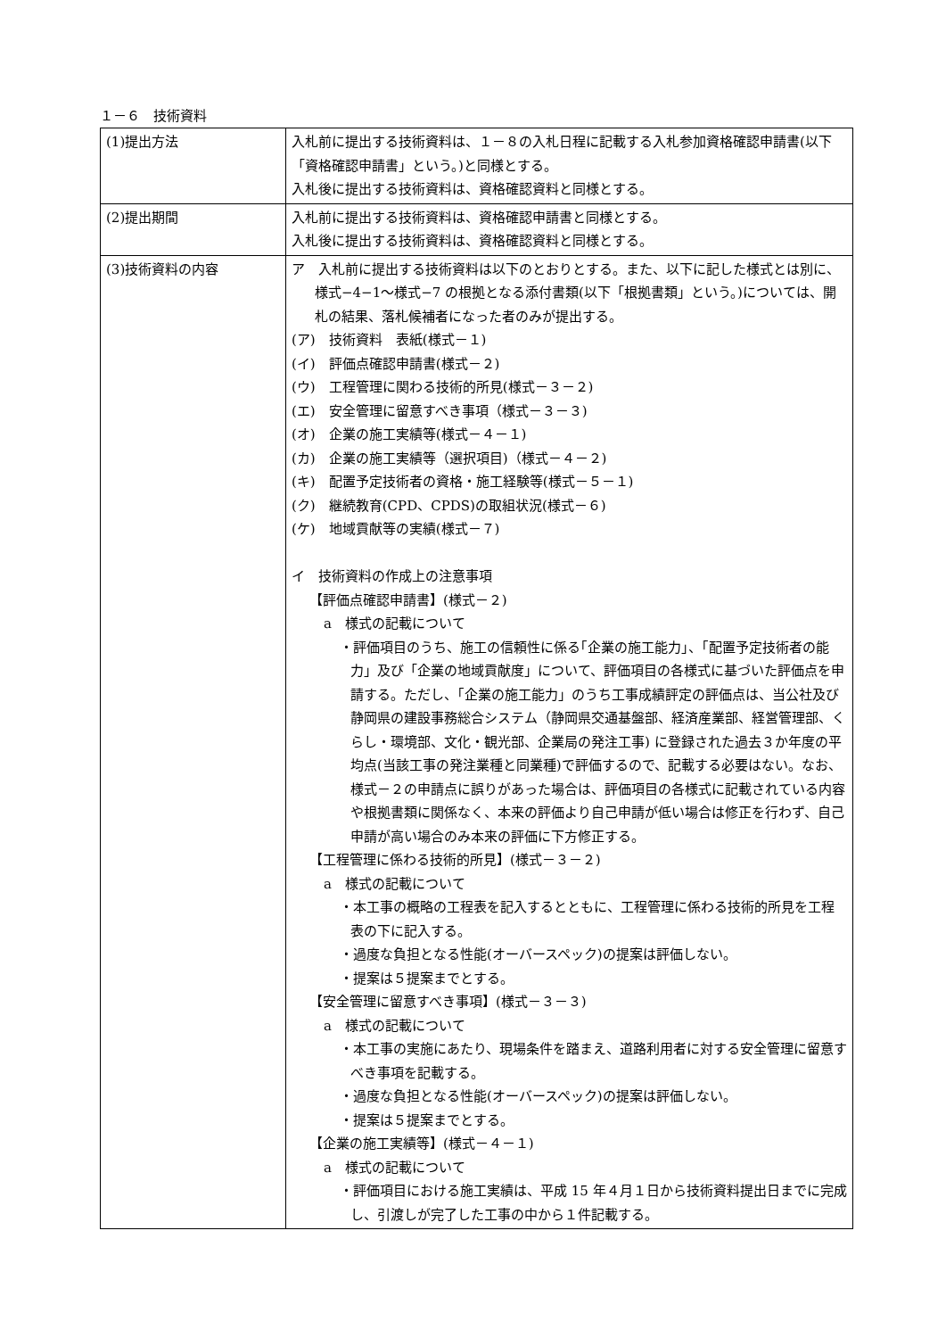１－６　技術資料
| (1)提出方法 | 入札前に提出する技術資料は、１－８の入札日程に記載する入札参加資格確認申請書(以下「資格確認申請書」という。)と同様とする。 入札後に提出する技術資料は、資格確認資料と同様とする。 |
| (2)提出期間 | 入札前に提出する技術資料は、資格確認申請書と同様とする。 入札後に提出する技術資料は、資格確認資料と同様とする。 |
| (3)技術資料の内容 | ア 入札前に提出する技術資料は以下のとおりとする。また、以下に記した様式とは別に、様式−4−1～様式−7 の根拠となる添付書類(以下「根拠書類」という。)については、開札の結果、落札候補者になった者のみが提出する。 (ア) 技術資料 表紙(様式－１) (イ) 評価点確認申請書(様式－２) (ウ) 工程管理に関わる技術的所見(様式－３－２) (エ) 安全管理に留意すべき事項（様式－３－３) (オ) 企業の施工実績等(様式－４－１) (カ) 企業の施工実績等（選択項目)（様式－４－２) (キ) 配置予定技術者の資格・施工経験等(様式－５－１) (ク) 継続教育(CPD、CPDS)の取組状況(様式－６) (ケ) 地域貢献等の実績(様式－７) イ 技術資料の作成上の注意事項 【評価点確認申請書】(様式－２) a 様式の記載について ・評価項目のうち、施工の信頼性に係る｢企業の施工能力｣、｢配置予定技術者の能力」及び「企業の地域貢献度」について、評価項目の各様式に基づいた評価点を申請する。ただし、｢企業の施工能力」のうち工事成績評定の評価点は、当公社及び静岡県の建設事務総合システム（静岡県交通基盤部、経済産業部、経営管理部、くらし・環境部、文化・観光部、企業局の発注工事) に登録された過去３か年度の平均点(当該工事の発注業種と同業種)で評価するので、記載する必要はない。なお、様式－２の申請点に誤りがあった場合は、評価項目の各様式に記載されている内容や根拠書類に関係なく、本来の評価より自己申請が低い場合は修正を行わず、自己申請が高い場合のみ本来の評価に下方修正する。 【工程管理に係わる技術的所見】(様式－３－２) a 様式の記載について ・本工事の概略の工程表を記入するとともに、工程管理に係わる技術的所見を工程表の下に記入する。 ・過度な負担となる性能(オーバースペック)の提案は評価しない。 ・提案は５提案までとする。 【安全管理に留意すべき事項】(様式－３－３) a 様式の記載について ・本工事の実施にあたり、現場条件を踏まえ、道路利用者に対する安全管理に留意すべき事項を記載する。 ・過度な負担となる性能(オーバースペック)の提案は評価しない。 ・提案は５提案までとする。 【企業の施工実績等】(様式－４－１) a 様式の記載について ・評価項目における施工実績は、平成 15 年４月１日から技術資料提出日までに完成し、引渡しが完了した工事の中から１件記載する。 |